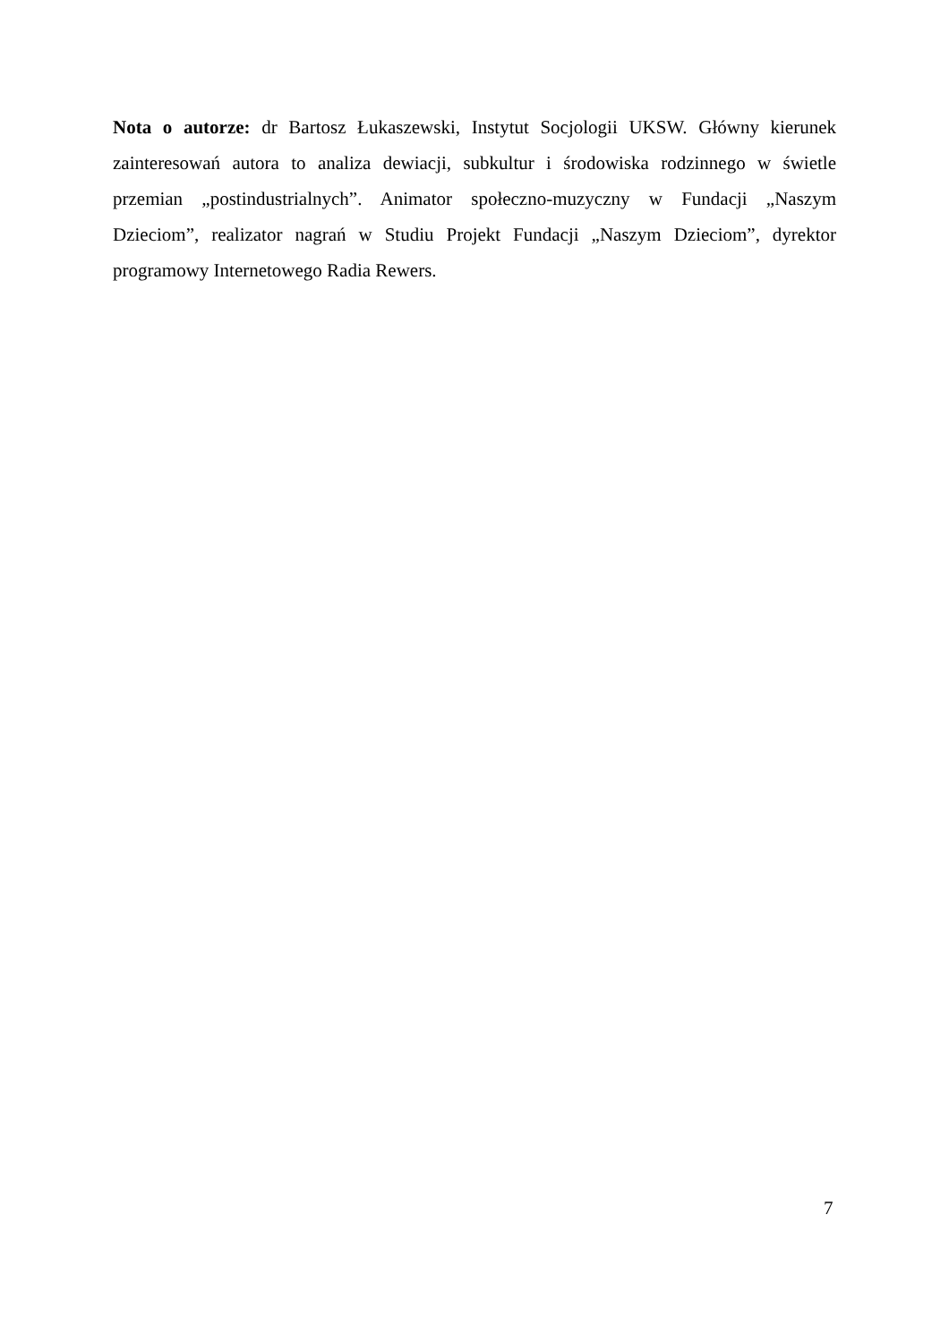Nota o autorze: dr Bartosz Łukaszewski, Instytut Socjologii UKSW. Główny kierunek zainteresowań autora to analiza dewiacji, subkultur i środowiska rodzinnego w świetle przemian „postindustrialnych”. Animator społeczno-muzyczny w Fundacji „Naszym Dzieciom”, realizator nagrań w Studiu Projekt Fundacji „Naszym Dzieciom”, dyrektor programowy Internetowego Radia Rewers.
7